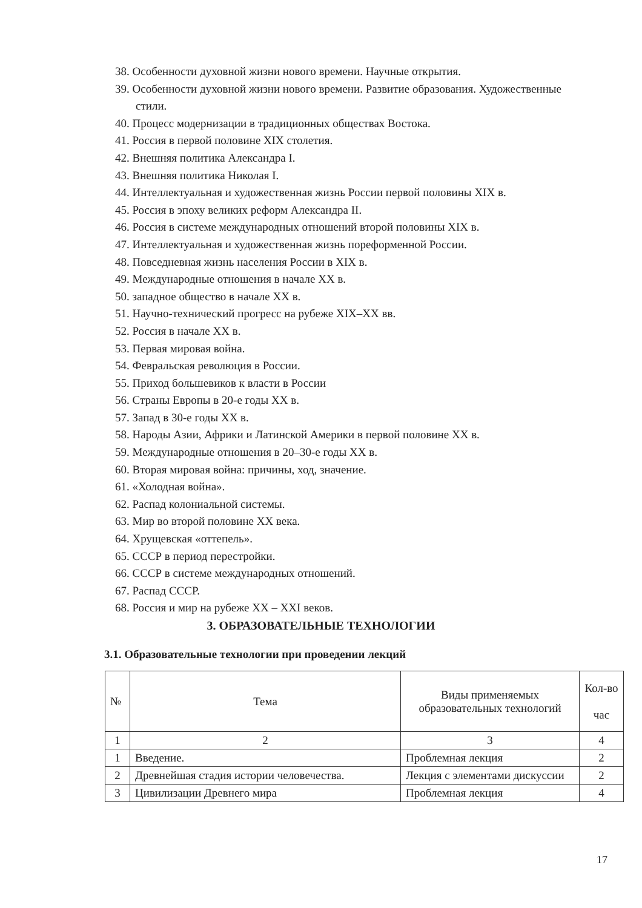38. Особенности духовной жизни нового времени. Научные открытия.
39. Особенности духовной жизни нового времени. Развитие образования. Художественные стили.
40. Процесс модернизации в традиционных обществах Востока.
41. Россия в первой половине XIX столетия.
42. Внешняя политика Александра I.
43. Внешняя политика Николая I.
44. Интеллектуальная и художественная жизнь России первой половины XIX в.
45. Россия в эпоху великих реформ Александра II.
46. Россия в системе международных отношений второй половины XIX в.
47. Интеллектуальная и художественная жизнь пореформенной России.
48. Повседневная жизнь населения России в XIX в.
49. Международные отношения в начале XX в.
50. западное общество в начале XX в.
51. Научно-технический прогресс на рубеже XIX–XX вв.
52. Россия в начале XX в.
53. Первая мировая война.
54. Февральская революция в России.
55. Приход большевиков к власти в России
56. Страны Европы в 20-е годы XX в.
57. Запад в 30-е годы XX в.
58. Народы Азии, Африки и Латинской Америки в первой половине XX в.
59. Международные отношения в 20–30-е годы XX в.
60. Вторая мировая война: причины, ход, значение.
61. «Холодная война».
62. Распад колониальной системы.
63. Мир во второй половине XX века.
64. Хрущевская «оттепель».
65. СССР в период перестройки.
66. СССР в системе международных отношений.
67. Распад СССР.
68. Россия и мир на рубеже XX – XXI веков.
3. ОБРАЗОВАТЕЛЬНЫЕ ТЕХНОЛОГИИ
3.1. Образовательные технологии при проведении лекций
| № | Тема | Виды применяемых образовательных технологий | Кол-во час |
| --- | --- | --- | --- |
| 1 | 2 | 3 | 4 |
| 1 | Введение. | Проблемная лекция | 2 |
| 2 | Древнейшая стадия истории человечества. | Лекция с элементами дискуссии | 2 |
| 3 | Цивилизации Древнего мира | Проблемная лекция | 4 |
17